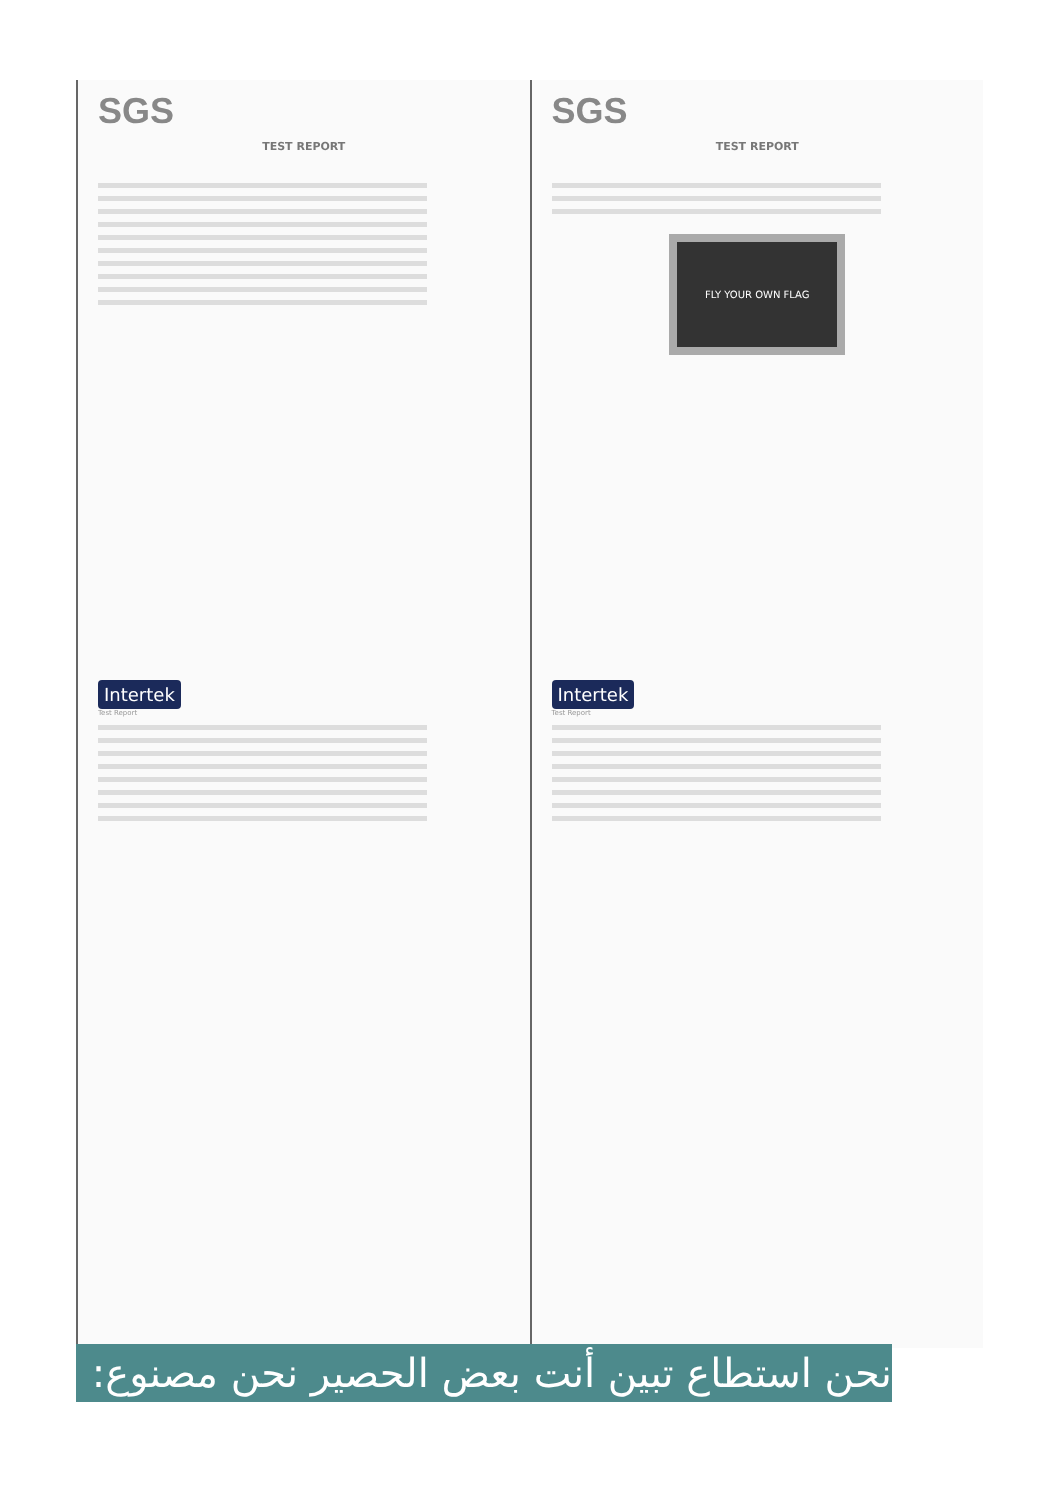SGS
TEST REPORT
SGS
TEST REPORT
FLY YOUR OWN FLAG
Intertek
Test Report
Intertek
Test Report
نحن استطاع تبين أنت بعض الحصير نحن مصنوع: